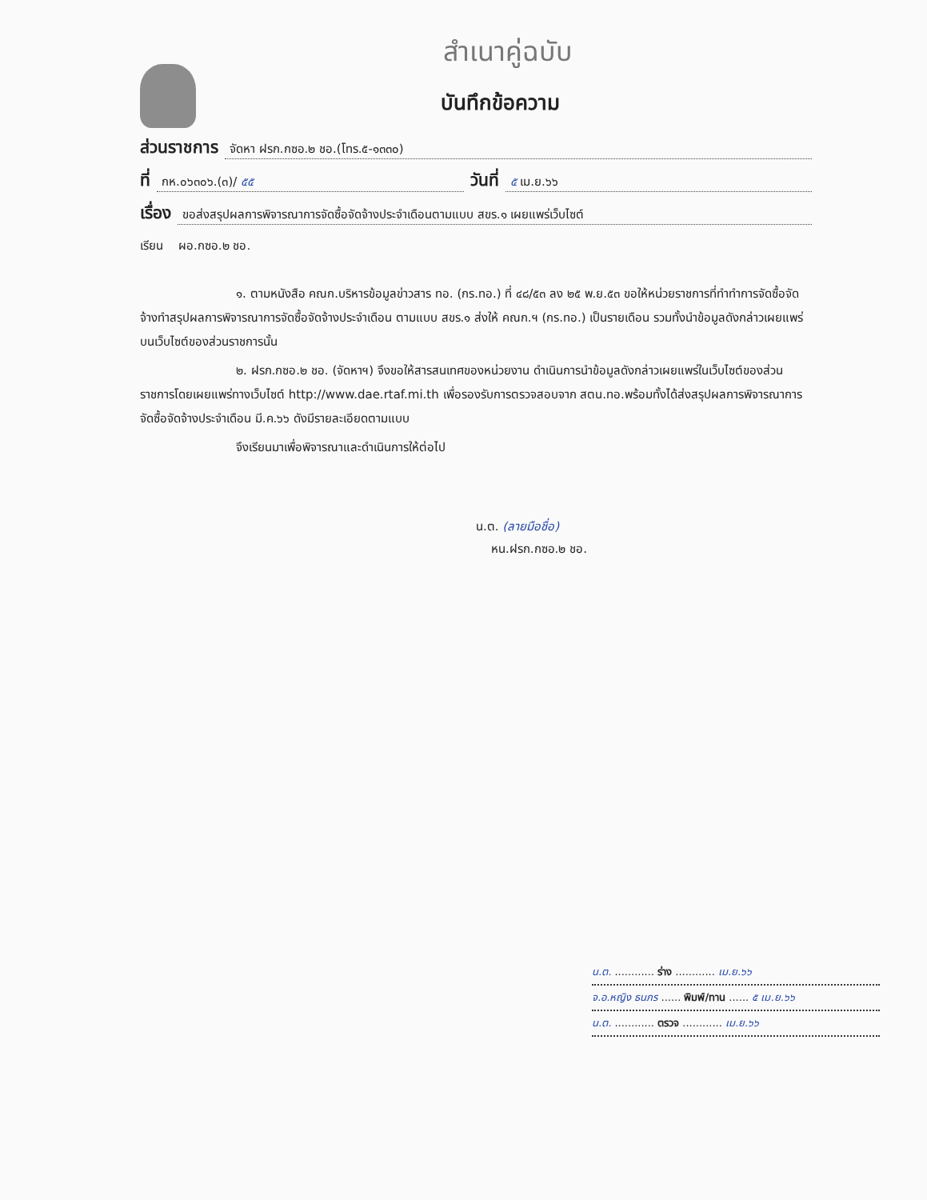สำเนาคู่ฉบับ
บันทึกข้อความ
ส่วนราชการ จัดหา ฝรก.กซอ.๒ ชอ.(โทร.๕-๑๓๓๐)
ที่ กห.๐๖๓๐๖.(๓)/ ๕๕ วันที่ ๕ เม.ย.๖๖
เรื่อง ขอส่งสรุปผลการพิจารณาการจัดซื้อจัดจ้างประจำเดือนตามแบบ สขร.๑ เผยแพร่เว็บไซต์
เรียน ผอ.กซอ.๒ ชอ.
๑. ตามหนังสือ คณก.บริหารข้อมูลข่าวสาร ทอ. (กร.ทอ.) ที่ ๔๘/๕๓ ลง ๒๕ พ.ย.๕๓ ขอให้หน่วยราชการที่ทำทำการจัดซื้อจัดจ้างทำสรุปผลการพิจารณาการจัดซื้อจัดจ้างประจำเดือน ตามแบบ สขร.๑ ส่งให้ คณก.ฯ (กร.ทอ.) เป็นรายเดือน รวมทั้งนำข้อมูลดังกล่าวเผยแพร่บนเว็บไซต์ของส่วนราชการนั้น
๒. ฝรก.กซอ.๒ ชอ. (จัดหาฯ) จึงขอให้สารสนเทศของหน่วยงาน ดำเนินการนำข้อมูลดังกล่าวเผยแพร่ในเว็บไซต์ของส่วนราชการโดยเผยแพร่ทางเว็บไซต์ http://www.dae.rtaf.mi.th เพื่อรองรับการตรวจสอบจาก สตน.ทอ.พร้อมทั้งได้ส่งสรุปผลการพิจารณาการจัดซื้อจัดจ้างประจำเดือน มี.ค.๖๖ ดังมีรายละเอียดตามแบบ
จึงเรียนมาเพื่อพิจารณาและดำเนินการให้ต่อไป
น.ต. (ลายมือชื่อ)
หน.ฝรก.กซอ.๒ ชอ.
น.ต. ............ ร่าง ............ เม.ย.๖๖
จ.อ.หญิง ธนภร ...... พิมพ์/ทาน ...... ๕ เม.ย.๖๖
น.ต. ............ ตรวจ ............ เม.ย.๖๖